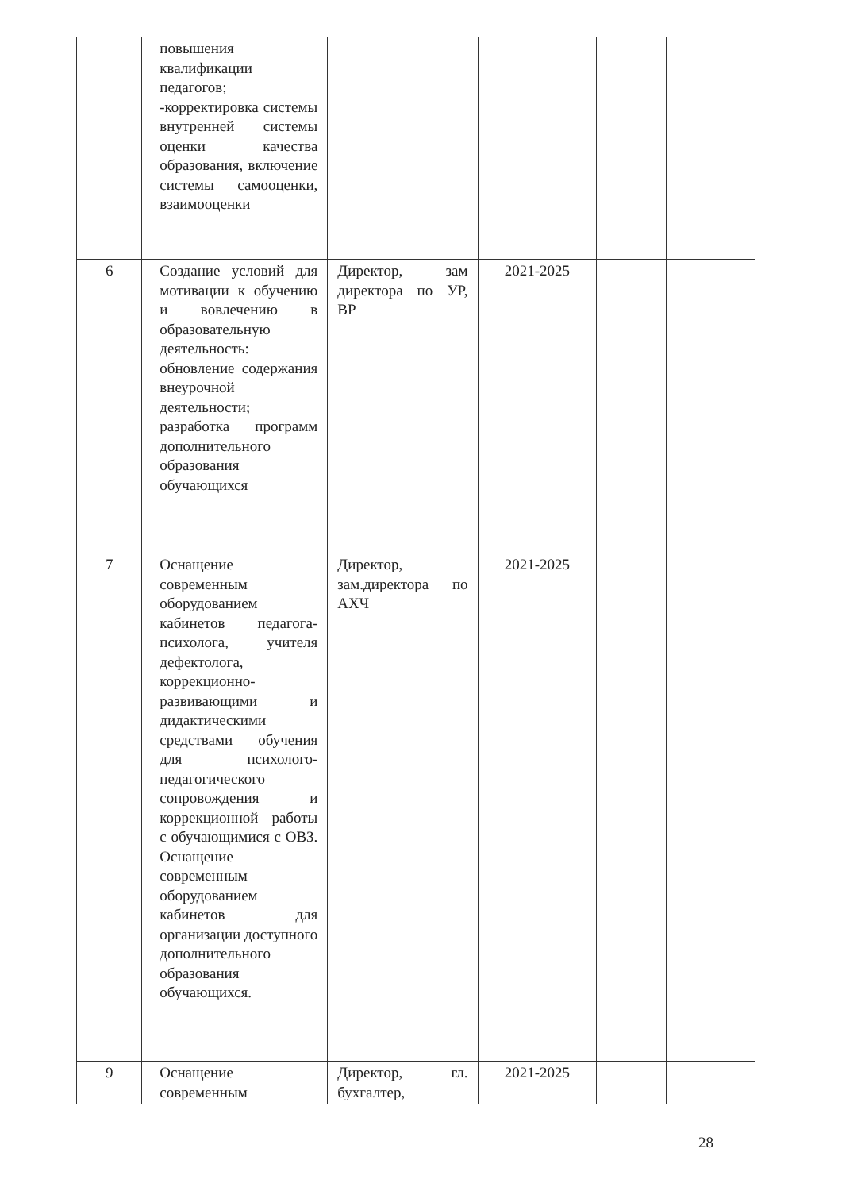| | повышения квалификации педагогов; -корректировка системы внутренней системы оценки качества образования, включение системы самооценки, взаимооценки | | | | |
| 6 | Создание условий для мотивации к обучению и вовлечению в образовательную деятельность: обновление содержания внеурочной деятельности; разработка программ дополнительного образования обучающихся | Директор, зам директора по УР, ВР | 2021-2025 | | |
| 7 | Оснащение современным оборудованием кабинетов педагога-психолога, учителя дефектолога, коррекционно-развивающими и дидактическими средствами обучения для психолого-педагогического сопровождения и коррекционной работы с обучающимися с ОВЗ. Оснащение современным оборудованием кабинетов для организации доступного дополнительного образования обучающихся. | Директор, зам.директора по АХЧ | 2021-2025 | | |
| 9 | Оснащение современным | Директор, гл. бухгалтер, | 2021-2025 | | |
28